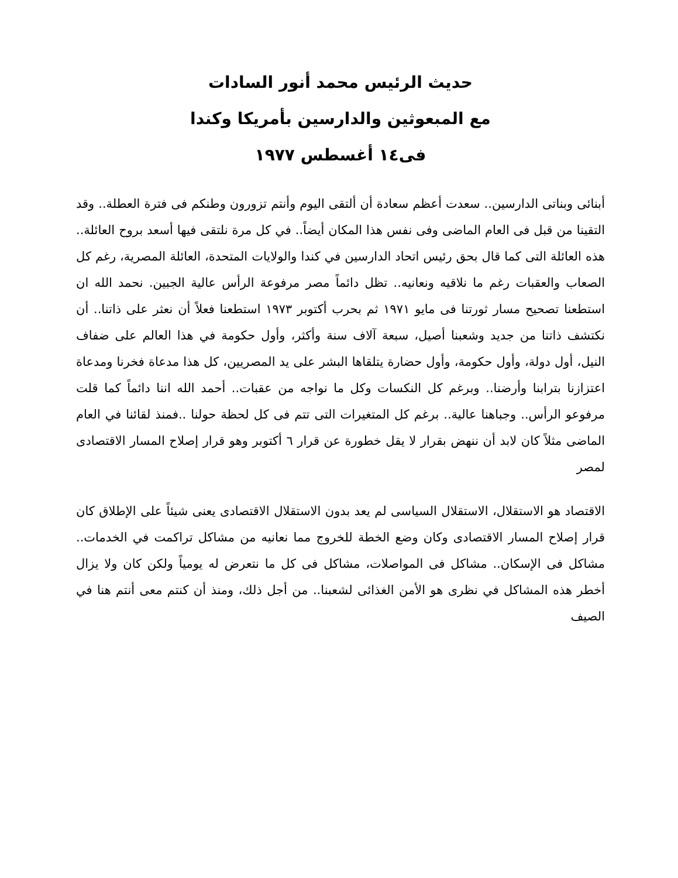حديث الرئيس محمد أنور السادات
مع المبعوثين والدارسين بأمريكا وكندا
فى١٤ أغسطس ١٩٧٧
أبنائى وبناتى الدارسين.. سعدت أعظم سعادة أن ألتقى اليوم وأنتم تزورون وطنكم فى فترة العطلة.. وقد التقينا من قبل فى العام الماضى وفى نفس هذا المكان أيضاً.. في كل مرة نلتقى فيها أسعد بروح العائلة.. هذه العائلة التى كما قال بحق رئيس اتحاد الدارسين في كندا والولايات المتحدة، العائلة المصرية، رغم كل الصعاب والعقبات رغم ما نلاقيه ونعانيه.. تظل دائماً مصر مرفوعة الرأس عالية الجبين. نحمد الله ان استطعنا تصحيح مسار ثورتنا فى مايو ١٩٧١ ثم بحرب أكتوبر ١٩٧٣ استطعنا فعلاً أن نعثر على ذاتنا.. أن نكتشف ذاتنا من جديد وشعبنا أصيل، سبعة آلاف سنة وأكثر، وأول حكومة في هذا العالم على ضفاف النيل، أول دولة، وأول حكومة، وأول حضارة يتلقاها البشر على يد المصريين، كل هذا مدعاة فخرنا ومدعاة اعتزازنا بترابنا وأرضنا.. وبرغم كل النكسات وكل ما نواجه من عقبات.. أحمد الله اننا دائماً كما قلت مرفوعو الرأس.. وجباهنا عالية.. برغم كل المتغيرات التى تتم فى كل لحظة حولنا ..فمنذ لقائنا في العام الماضى مثلاً كان لابد أن ننهض بقرار لا يقل خطورة عن قرار ٦ أكتوبر وهو قرار إصلاح المسار الاقتصادى لمصر
الاقتصاد هو الاستقلال، الاستقلال السياسى لم يعد بدون الاستقلال الاقتصادى يعنى شيئاً على الإطلاق كان قرار إصلاح المسار الاقتصادى وكان وضع الخطة للخروج مما نعانيه من مشاكل تراكمت في الخدمات.. مشاكل فى الإسكان.. مشاكل فى المواصلات، مشاكل فى كل ما نتعرض له يومياً ولكن كان ولا يزال أخطر هذه المشاكل في نظرى هو الأمن الغذائى لشعبنا.. من أجل ذلك، ومنذ أن كنتم معى أنتم هنا في الصيف